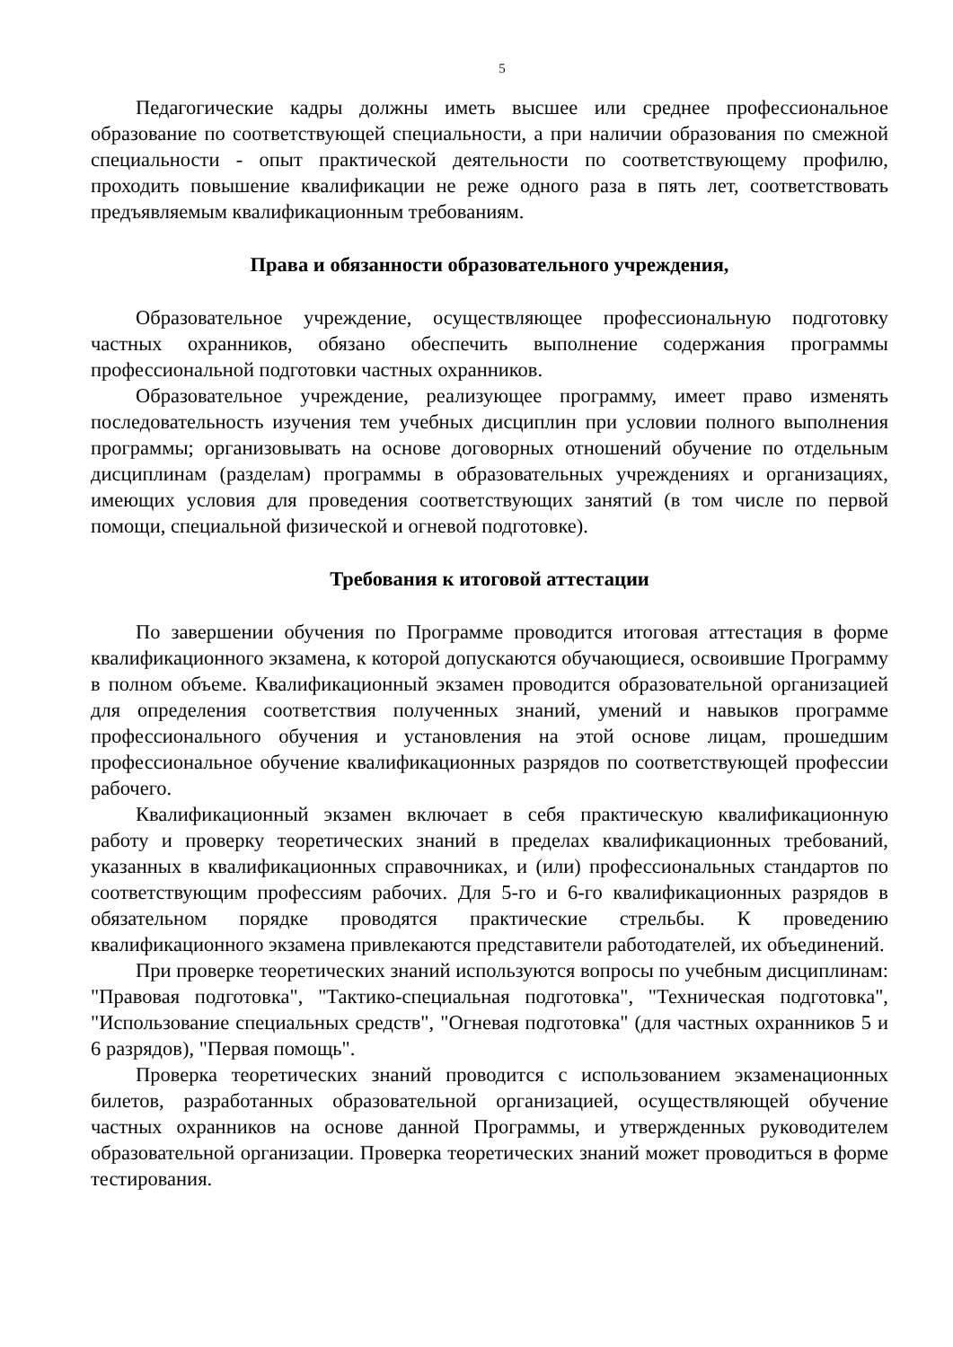5
Педагогические кадры должны иметь высшее или среднее профессиональное образование по соответствующей специальности, а при наличии образования по смежной специальности - опыт практической деятельности по соответствующему профилю, проходить повышение квалификации не реже одного раза в пять лет, соответствовать предъявляемым квалификационным требованиям.
Права и обязанности образовательного учреждения,
Образовательное учреждение, осуществляющее профессиональную подготовку частных охранников, обязано обеспечить выполнение содержания программы профессиональной подготовки частных охранников.
Образовательное учреждение, реализующее программу, имеет право изменять последовательность изучения тем учебных дисциплин при условии полного выполнения программы; организовывать на основе договорных отношений обучение по отдельным дисциплинам (разделам) программы в образовательных учреждениях и организациях, имеющих условия для проведения соответствующих занятий (в том числе по первой помощи, специальной физической и огневой подготовке).
Требования к итоговой аттестации
По завершении обучения по Программе проводится итоговая аттестация в форме квалификационного экзамена, к которой допускаются обучающиеся, освоившие Программу в полном объеме. Квалификационный экзамен проводится образовательной организацией для определения соответствия полученных знаний, умений и навыков программе профессионального обучения и установления на этой основе лицам, прошедшим профессиональное обучение квалификационных разрядов по соответствующей профессии рабочего.
Квалификационный экзамен включает в себя практическую квалификационную работу и проверку теоретических знаний в пределах квалификационных требований, указанных в квалификационных справочниках, и (или) профессиональных стандартов по соответствующим профессиям рабочих. Для 5-го и 6-го квалификационных разрядов в обязательном порядке проводятся практические стрельбы. К проведению квалификационного экзамена привлекаются представители работодателей, их объединений.
При проверке теоретических знаний используются вопросы по учебным дисциплинам: "Правовая подготовка", "Тактико-специальная подготовка", "Техническая подготовка", "Использование специальных средств", "Огневая подготовка" (для частных охранников 5 и 6 разрядов), "Первая помощь".
Проверка теоретических знаний проводится с использованием экзаменационных билетов, разработанных образовательной организацией, осуществляющей обучение частных охранников на основе данной Программы, и утвержденных руководителем образовательной организации. Проверка теоретических знаний может проводиться в форме тестирования.